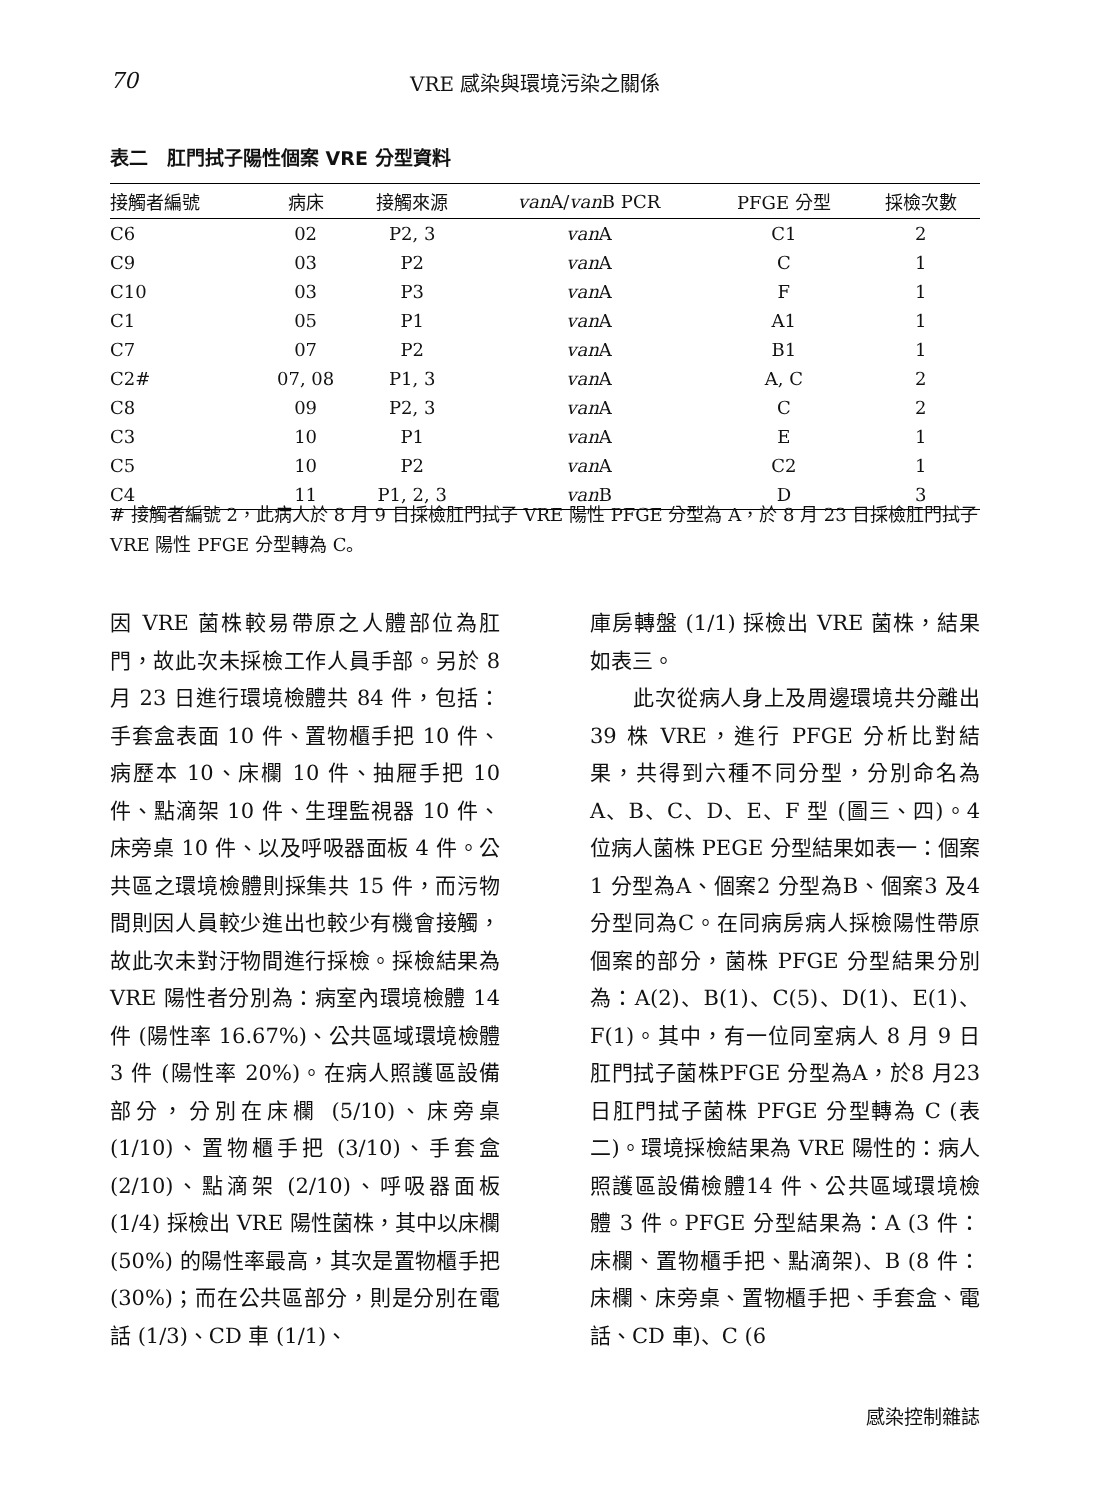70 VRE 感染與環境污染之關係
表二　肛門拭子陽性個案 VRE 分型資料
| 接觸者編號 | 病床 | 接觸來源 | van A/ van B PCR | PFGE 分型 | 採檢次數 |
| --- | --- | --- | --- | --- | --- |
| C6 | 02 | P2, 3 | van A | C1 | 2 |
| C9 | 03 | P2 | van A | C | 1 |
| C10 | 03 | P3 | van A | F | 1 |
| C1 | 05 | P1 | van A | A1 | 1 |
| C7 | 07 | P2 | van A | B1 | 1 |
| C2# | 07, 08 | P1, 3 | van A | A, C | 2 |
| C8 | 09 | P2, 3 | van A | C | 2 |
| C3 | 10 | P1 | van A | E | 1 |
| C5 | 10 | P2 | van A | C2 | 1 |
| C4 | 11 | P1, 2, 3 | van B | D | 3 |
# 接觸者編號 2，此病人於 8 月 9 日採檢肛門拭子 VRE 陽性 PFGE 分型為 A，於 8 月 23 日採檢肛門拭子 VRE 陽性 PFGE 分型轉為 C。
因 VRE 菌株較易帶原之人體部位為肛門，故此次未採檢工作人員手部。另於 8 月 23 日進行環境檢體共 84 件，包括：手套盒表面 10 件、置物櫃手把 10 件、病歷本 10、床欄 10 件、抽屜手把 10 件、點滴架 10 件、生理監視器 10 件、床旁桌 10 件、以及呼吸器面板 4 件。公共區之環境檢體則採集共 15 件，而污物間則因人員較少進出也較少有機會接觸，故此次未對汙物間進行採檢。採檢結果為 VRE 陽性者分別為：病室內環境檢體 14 件 (陽性率 16.67%)、公共區域環境檢體 3 件 (陽性率 20%)。在病人照護區設備部分，分別在床欄 (5/10)、床旁桌 (1/10)、置物櫃手把 (3/10)、手套盒 (2/10)、點滴架 (2/10)、呼吸器面板 (1/4) 採檢出 VRE 陽性菌株，其中以床欄 (50%) 的陽性率最高，其次是置物櫃手把 (30%)；而在公共區部分，則是分別在電話 (1/3)、CD 車 (1/1)、
庫房轉盤 (1/1) 採檢出 VRE 菌株，結果如表三。
　　此次從病人身上及周邊環境共分離出 39 株 VRE，進行 PFGE 分析比對結果，共得到六種不同分型，分別命名為 A、B、C、D、E、F 型 (圖三、四)。4 位病人菌株 PEGE 分型結果如表一：個案1 分型為A、個案2 分型為B、個案3 及4 分型同為C。在同病房病人採檢陽性帶原個案的部分，菌株 PFGE 分型結果分別為：A(2)、B(1)、C(5)、D(1)、E(1)、F(1)。其中，有一位同室病人 8 月 9 日肛門拭子菌株PFGE 分型為A，於8 月23 日肛門拭子菌株 PFGE 分型轉為 C (表二)。環境採檢結果為 VRE 陽性的：病人照護區設備檢體14 件、公共區域環境檢體 3 件。PFGE 分型結果為：A (3 件：床欄、置物櫃手把、點滴架)、B (8 件：床欄、床旁桌、置物櫃手把、手套盒、電話、CD 車)、C (6
感染控制雜誌